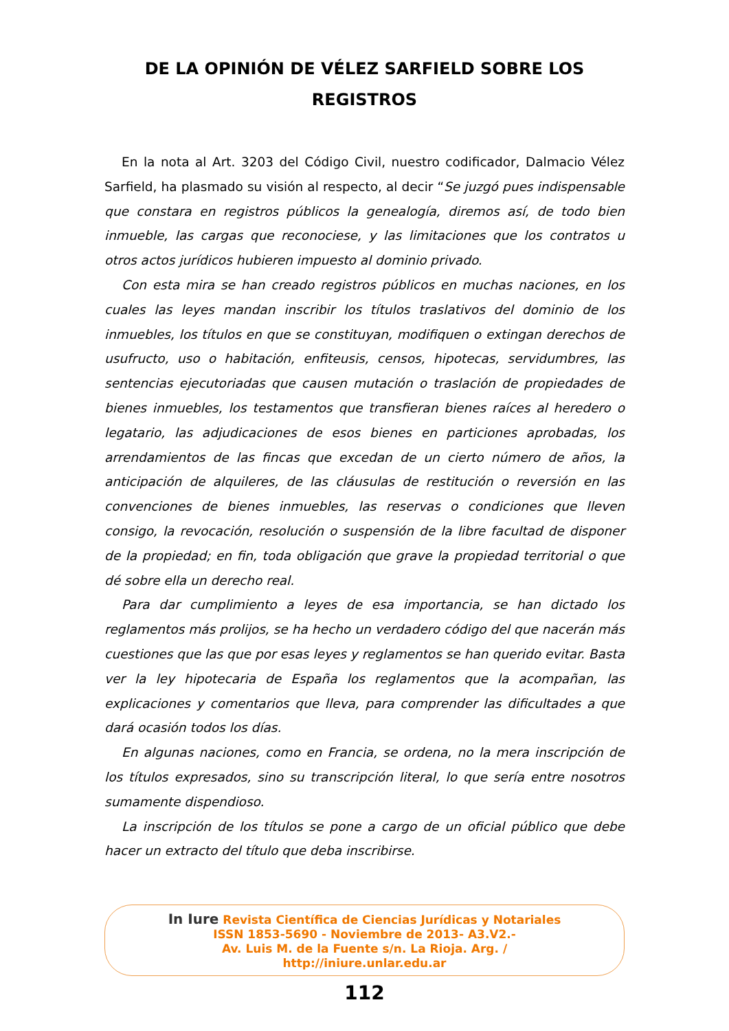DE LA OPINIÓN DE VÉLEZ SARFIELD SOBRE LOS REGISTROS
En la nota al Art. 3203 del Código Civil, nuestro codificador, Dalmacio Vélez Sarfield, ha plasmado su visión al respecto, al decir “Se juzgó pues indispensable que constara en registros públicos la genealogía, diremos así, de todo bien inmueble, las cargas que reconociese, y las limitaciones que los contratos u otros actos jurídicos hubieren impuesto al dominio privado.
Con esta mira se han creado registros públicos en muchas naciones, en los cuales las leyes mandan inscribir los títulos traslativos del dominio de los inmuebles, los títulos en que se constituyan, modifiquen o extingan derechos de usufructo, uso o habitación, enfiteusis, censos, hipotecas, servidumbres, las sentencias ejecutoriadas que causen mutación o traslación de propiedades de bienes inmuebles, los testamentos que transfieran bienes raíces al heredero o legatario, las adjudicaciones de esos bienes en particiones aprobadas, los arrendamientos de las fincas que excedan de un cierto número de años, la anticipación de alquileres, de las cláusulas de restitución o reversión en las convenciones de bienes inmuebles, las reservas o condiciones que lleven consigo, la revocación, resolución o suspensión de la libre facultad de disponer de la propiedad; en fin, toda obligación que grave la propiedad territorial o que dé sobre ella un derecho real.
Para dar cumplimiento a leyes de esa importancia, se han dictado los reglamentos más prolijos, se ha hecho un verdadero código del que nacerán más cuestiones que las que por esas leyes y reglamentos se han querido evitar. Basta ver la ley hipotecaria de España los reglamentos que la acompañan, las explicaciones y comentarios que lleva, para comprender las dificultades a que dará ocasión todos los días.
En algunas naciones, como en Francia, se ordena, no la mera inscripción de los títulos expresados, sino su transcripción literal, lo que sería entre nosotros sumamente dispendioso.
La inscripción de los títulos se pone a cargo de un oficial público que debe hacer un extracto del título que deba inscribirse.
In Iure Revista Científica de Ciencias Jurídicas y Notariales
ISSN 1853-5690 - Noviembre de 2013- A3.V2.-
Av. Luis M. de la Fuente s/n. La Rioja. Arg. /
http://iniure.unlar.edu.ar
112